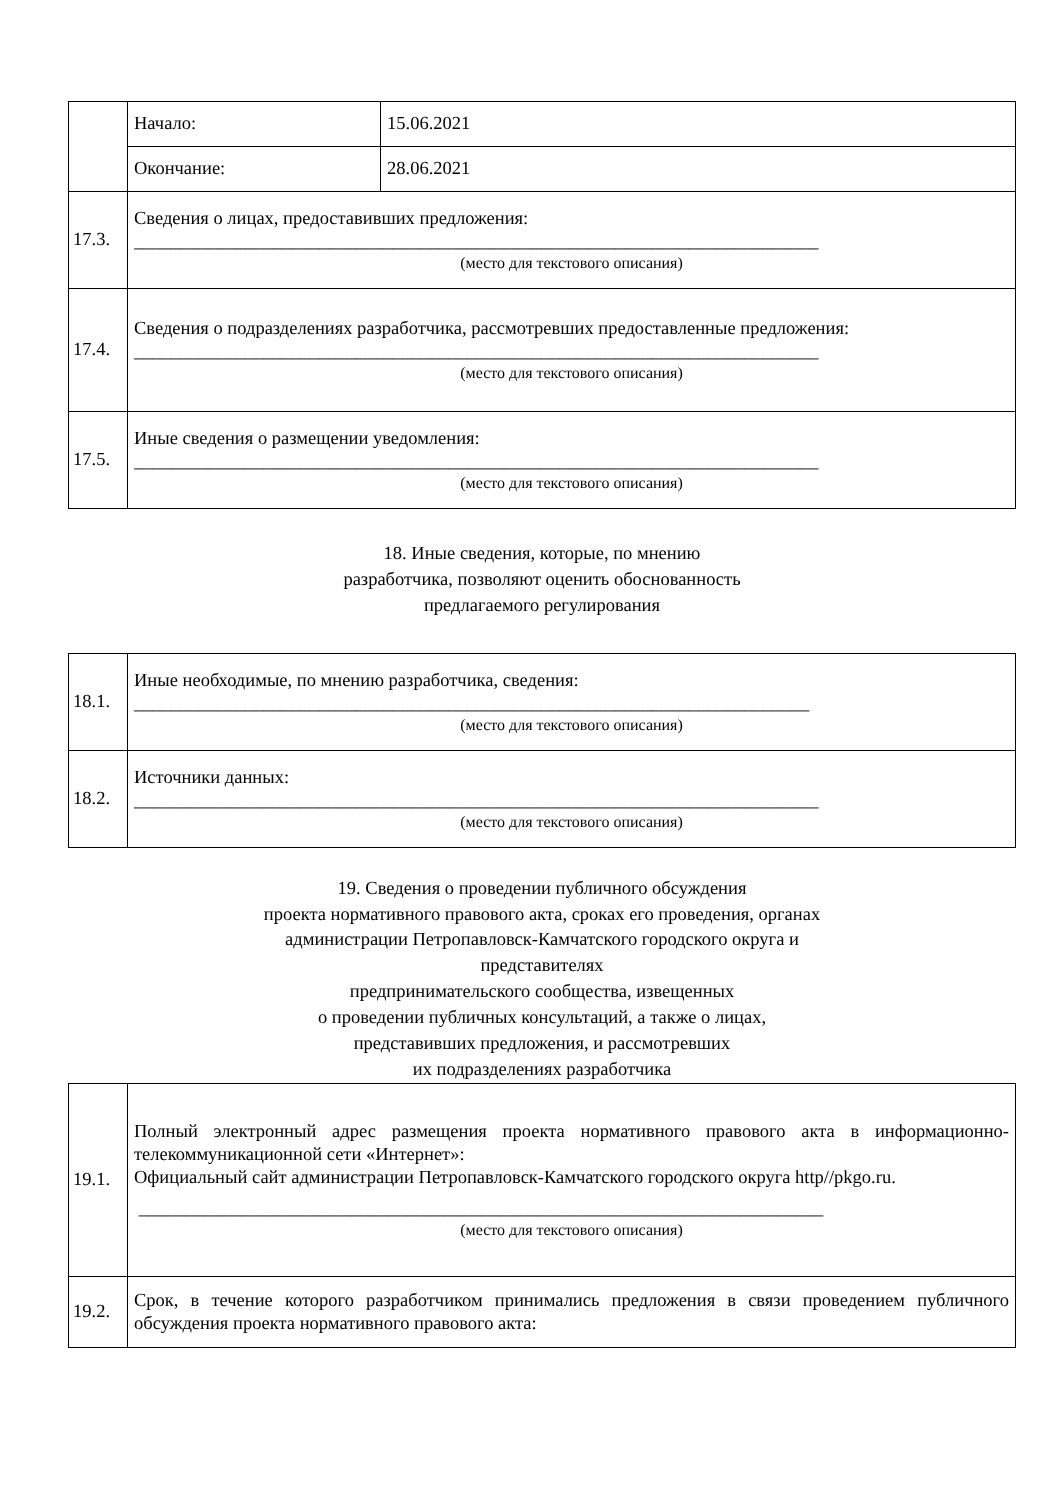| | Начало: | 15.06.2021 |
| | Окончание: | 28.06.2021 |
| 17.3. | Сведения о лицах, предоставивших предложения: __________________________________________________________________________ (место для текстового описания) | |
| 17.4. | Сведения о подразделениях разработчика, рассмотревших предоставленные предложения: __________________________________________________________________________ (место для текстового описания) | |
| 17.5. | Иные сведения о размещении уведомления: __________________________________________________________________________ (место для текстового описания) | |
18. Иные сведения, которые, по мнению
разработчика, позволяют оценить обоснованность
предлагаемого регулирования
| 18.1. | Иные необходимые, по мнению разработчика, сведения: _________________________________________________________________________ (место для текстового описания) |
| 18.2. | Источники данных: __________________________________________________________________________ (место для текстового описания) |
19. Сведения о проведении публичного обсуждения
проекта нормативного правового акта, сроках его проведения, органах
администрации Петропавловск-Камчатского городского округа и
представителях
предпринимательского сообщества, извещенных
о проведении публичных консультаций, а также о лицах,
представивших предложения, и рассмотревших
их подразделениях разработчика
| 19.1. | Полный электронный адрес размещения проекта нормативного правового акта в информационно-телекоммуникационной сети «Интернет»: Официальный сайт администрации Петропавловск-Камчатского городского округа http//pkgo.ru. __________________________________________________________________________ (место для текстового описания) |
| 19.2. | Срок, в течение которого разработчиком принимались предложения в связи проведением публичного обсуждения проекта нормативного правового акта: |